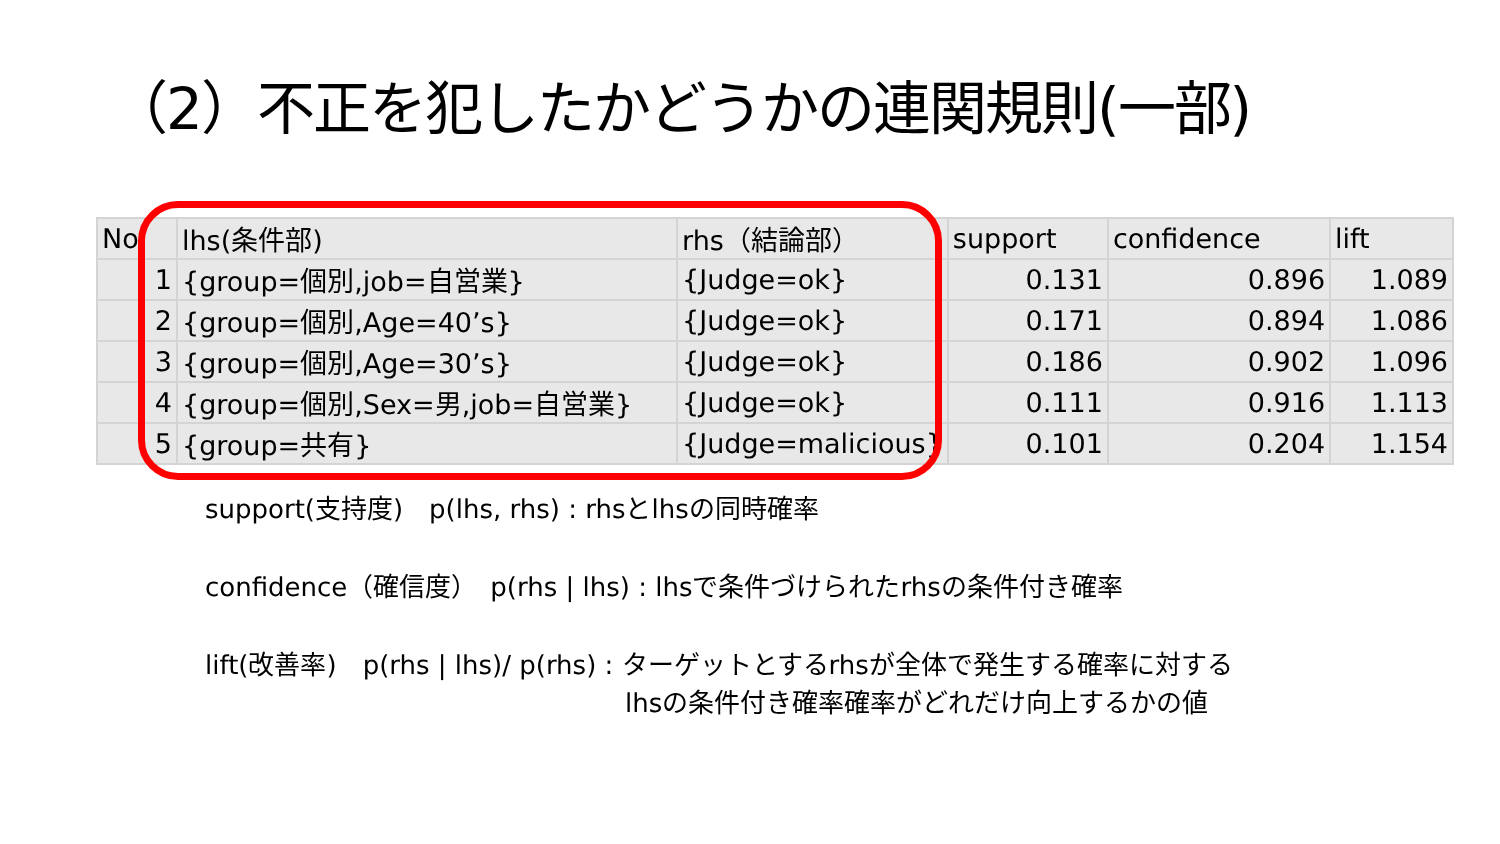（2）不正を犯したかどうかの連関規則(一部)
| No | lhs(条件部) | rhs（結論部） | support | confidence | lift |
| --- | --- | --- | --- | --- | --- |
| 1 | {group=個別,job=自営業} | {Judge=ok} | 0.131 | 0.896 | 1.089 |
| 2 | {group=個別,Age=40’s} | {Judge=ok} | 0.171 | 0.894 | 1.086 |
| 3 | {group=個別,Age=30’s} | {Judge=ok} | 0.186 | 0.902 | 1.096 |
| 4 | {group=個別,Sex=男,job=自営業} | {Judge=ok} | 0.111 | 0.916 | 1.113 |
| 5 | {group=共有} | {Judge=malicious} | 0.101 | 0.204 | 1.154 |
support(支持度)　p(lhs, rhs) : rhsとlhsの同時確率
confidence（確信度）　p(rhs | lhs) : lhsで条件づけられたrhsの条件付き確率
lift(改善率)　p(rhs | lhs)/ p(rhs) : ターゲットとするrhsが全体で発生する確率に対する
lhsの条件付き確率確率がどれだけ向上するかの値